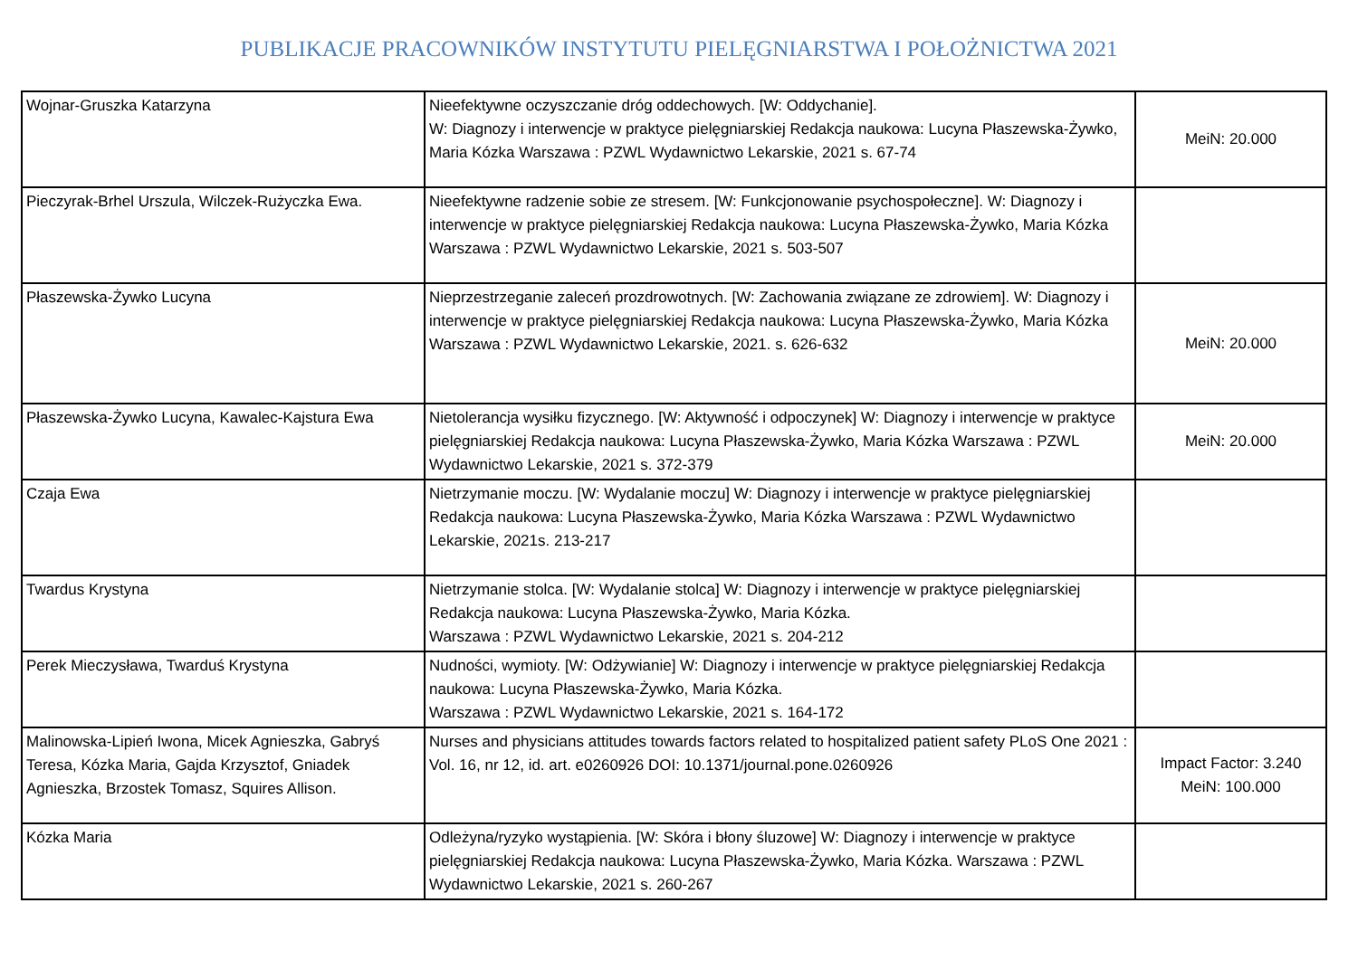PUBLIKACJE PRACOWNIKÓW INSTYTUTU PIELĘGNIARSTWA I POŁOŻNICTWA 2021
| Wojnar-Gruszka Katarzyna | Nieefektywne oczyszczanie dróg oddechowych. [W: Oddychanie]. W: Diagnozy i interwencje w praktyce pielęgniarskiej Redakcja naukowa: Lucyna Płaszewska-Żywko, Maria Kózka Warszawa : PZWL Wydawnictwo Lekarskie, 2021 s. 67-74 | MeiN: 20.000 |
| Pieczyrak-Brhel Urszula, Wilczek-Rużyczka Ewa. | Nieefektywne radzenie sobie ze stresem. [W: Funkcjonowanie psychospołeczne]. W: Diagnozy i interwencje w praktyce pielęgniarskiej Redakcja naukowa: Lucyna Płaszewska-Żywko, Maria Kózka Warszawa : PZWL Wydawnictwo Lekarskie, 2021 s. 503-507 | |
| Płaszewska-Żywko Lucyna | Nieprzestrzeganie zaleceń prozdrowotnych. [W: Zachowania związane ze zdrowiem]. W: Diagnozy i interwencje w praktyce pielęgniarskiej Redakcja naukowa: Lucyna Płaszewska-Żywko, Maria Kózka Warszawa : PZWL Wydawnictwo Lekarskie, 2021. s. 626-632 | MeiN: 20.000 |
| Płaszewska-Żywko Lucyna, Kawalec-Kajstura Ewa | Nietolerancja wysiłku fizycznego. [W: Aktywność i odpoczynek] W: Diagnozy i interwencje w praktyce pielęgniarskiej Redakcja naukowa: Lucyna Płaszewska-Żywko, Maria Kózka Warszawa : PZWL Wydawnictwo Lekarskie, 2021 s. 372-379 | MeiN: 20.000 |
| Czaja Ewa | Nietrzymanie moczu. [W: Wydalanie moczu] W: Diagnozy i interwencje w praktyce pielęgniarskiej Redakcja naukowa: Lucyna Płaszewska-Żywko, Maria Kózka Warszawa : PZWL Wydawnictwo Lekarskie, 2021s. 213-217 | |
| Twardus Krystyna | Nietrzymanie stolca. [W: Wydalanie stolca] W: Diagnozy i interwencje w praktyce pielęgniarskiej Redakcja naukowa: Lucyna Płaszewska-Żywko, Maria Kózka. Warszawa : PZWL Wydawnictwo Lekarskie, 2021 s. 204-212 | |
| Perek Mieczysława, Twarduś Krystyna | Nudności, wymioty. [W: Odżywianie] W: Diagnozy i interwencje w praktyce pielęgniarskiej Redakcja naukowa: Lucyna Płaszewska-Żywko, Maria Kózka. Warszawa : PZWL Wydawnictwo Lekarskie, 2021 s. 164-172 | |
| Malinowska-Lipień Iwona, Micek Agnieszka, Gabryś Teresa, Kózka Maria, Gajda Krzysztof, Gniadek Agnieszka, Brzostek Tomasz, Squires Allison. | Nurses and physicians attitudes towards factors related to hospitalized patient safety PLoS One 2021 : Vol. 16, nr 12, id. art. e0260926 DOI: 10.1371/journal.pone.0260926 | Impact Factor: 3.240 MeiN: 100.000 |
| Kózka Maria | Odleżyna/ryzyko wystąpienia. [W: Skóra i błony śluzowe] W: Diagnozy i interwencje w praktyce pielęgniarskiej Redakcja naukowa: Lucyna Płaszewska-Żywko, Maria Kózka. Warszawa : PZWL Wydawnictwo Lekarskie, 2021 s. 260-267 | |